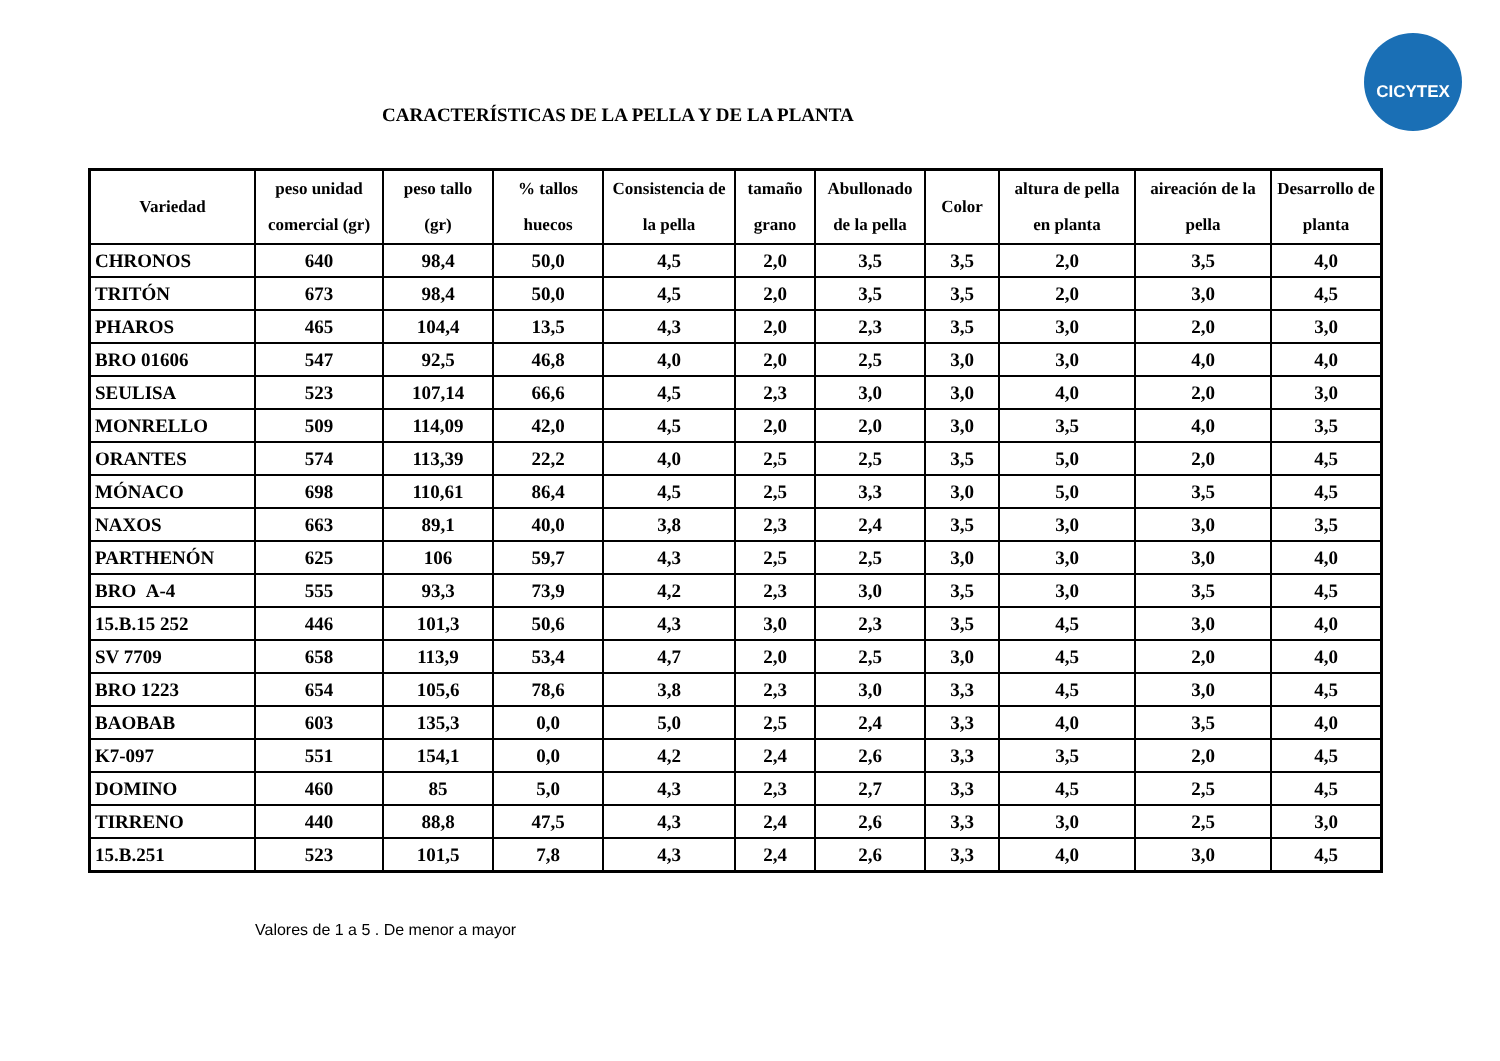CICYTEX
CARACTERÍSTICAS DE LA PELLA Y DE LA PLANTA
| Variedad | peso unidad comercial (gr) | peso tallo (gr) | % tallos huecos | Consistencia de la pella | tamaño grano | Abullonado de la pella | Color | altura de pella en planta | aireación de la pella | Desarrollo de planta |
| --- | --- | --- | --- | --- | --- | --- | --- | --- | --- | --- |
| CHRONOS | 640 | 98,4 | 50,0 | 4,5 | 2,0 | 3,5 | 3,5 | 2,0 | 3,5 | 4,0 |
| TRITÓN | 673 | 98,4 | 50,0 | 4,5 | 2,0 | 3,5 | 3,5 | 2,0 | 3,0 | 4,5 |
| PHAROS | 465 | 104,4 | 13,5 | 4,3 | 2,0 | 2,3 | 3,5 | 3,0 | 2,0 | 3,0 |
| BRO 01606 | 547 | 92,5 | 46,8 | 4,0 | 2,0 | 2,5 | 3,0 | 3,0 | 4,0 | 4,0 |
| SEULISA | 523 | 107,14 | 66,6 | 4,5 | 2,3 | 3,0 | 3,0 | 4,0 | 2,0 | 3,0 |
| MONRELLO | 509 | 114,09 | 42,0 | 4,5 | 2,0 | 2,0 | 3,0 | 3,5 | 4,0 | 3,5 |
| ORANTES | 574 | 113,39 | 22,2 | 4,0 | 2,5 | 2,5 | 3,5 | 5,0 | 2,0 | 4,5 |
| MÓNACO | 698 | 110,61 | 86,4 | 4,5 | 2,5 | 3,3 | 3,0 | 5,0 | 3,5 | 4,5 |
| NAXOS | 663 | 89,1 | 40,0 | 3,8 | 2,3 | 2,4 | 3,5 | 3,0 | 3,0 | 3,5 |
| PARTHENÓN | 625 | 106 | 59,7 | 4,3 | 2,5 | 2,5 | 3,0 | 3,0 | 3,0 | 4,0 |
| BRO A-4 | 555 | 93,3 | 73,9 | 4,2 | 2,3 | 3,0 | 3,5 | 3,0 | 3,5 | 4,5 |
| 15.B.15 252 | 446 | 101,3 | 50,6 | 4,3 | 3,0 | 2,3 | 3,5 | 4,5 | 3,0 | 4,0 |
| SV 7709 | 658 | 113,9 | 53,4 | 4,7 | 2,0 | 2,5 | 3,0 | 4,5 | 2,0 | 4,0 |
| BRO 1223 | 654 | 105,6 | 78,6 | 3,8 | 2,3 | 3,0 | 3,3 | 4,5 | 3,0 | 4,5 |
| BAOBAB | 603 | 135,3 | 0,0 | 5,0 | 2,5 | 2,4 | 3,3 | 4,0 | 3,5 | 4,0 |
| K7-097 | 551 | 154,1 | 0,0 | 4,2 | 2,4 | 2,6 | 3,3 | 3,5 | 2,0 | 4,5 |
| DOMINO | 460 | 85 | 5,0 | 4,3 | 2,3 | 2,7 | 3,3 | 4,5 | 2,5 | 4,5 |
| TIRRENO | 440 | 88,8 | 47,5 | 4,3 | 2,4 | 2,6 | 3,3 | 3,0 | 2,5 | 3,0 |
| 15.B.251 | 523 | 101,5 | 7,8 | 4,3 | 2,4 | 2,6 | 3,3 | 4,0 | 3,0 | 4,5 |
Valores de 1 a 5 . De menor a mayor